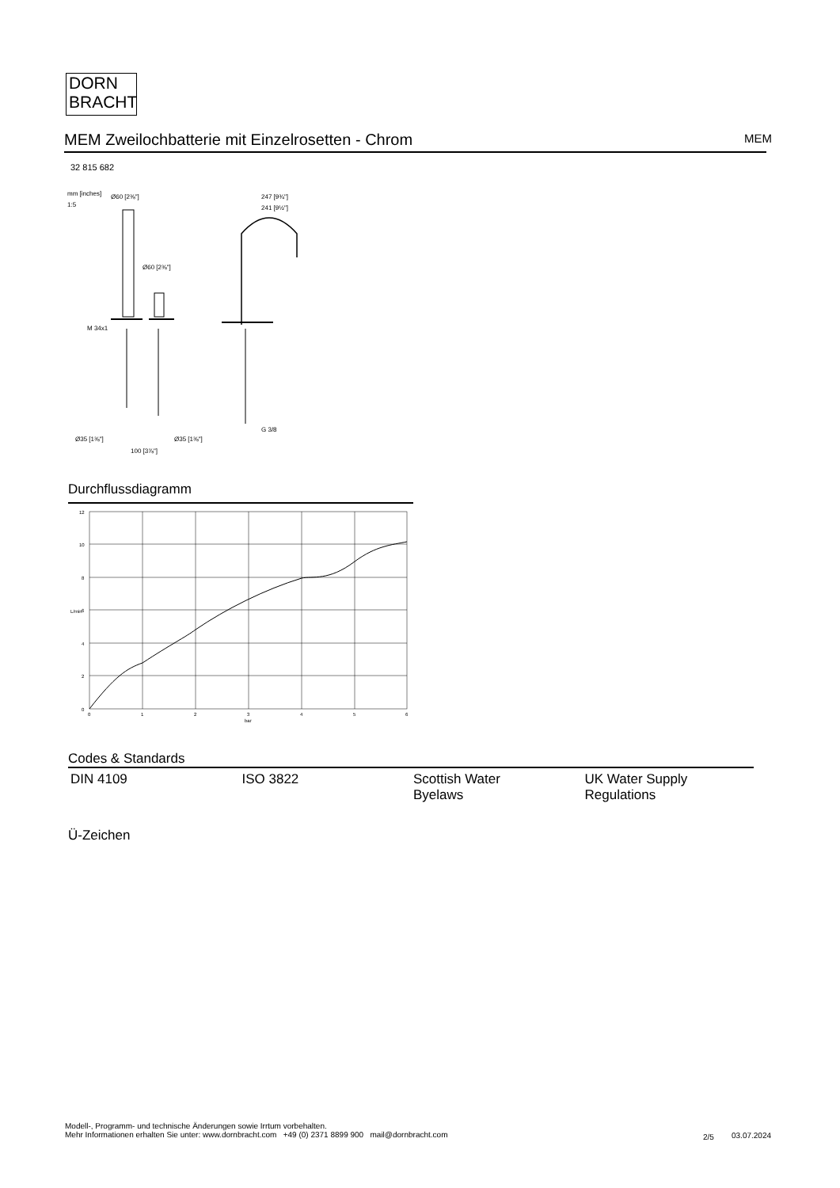DORN
BRACHT
MEM Zweilochbatterie mit Einzelrosetten - Chrom MEM
32 815 682
mm [inches]
1:5
Ø60 [2⅜"]
Ø60 [2⅜"]
M 34x1
247 [9¾"]
241 [9½"]
G 3/8
Ø35 [1⅜"]
Ø35 [1⅜"]
100 [3⅞"]
Durchflussdiagramm
12
10
8
6
4
2
0
0
1
2
3
4
5
6
bar
L/min
Codes & Standards
| DIN 4109 | ISO 3822 | Scottish Water Byelaws | UK Water Supply Regulations |
Ü-Zeichen
Modell-, Programm- und technische Änderungen sowie Irrtum vorbehalten.
Mehr Informationen erhalten Sie unter: www.dornbracht.com +49 (0) 2371 8899 900 mail@dornbracht.com
2/5 03.07.2024